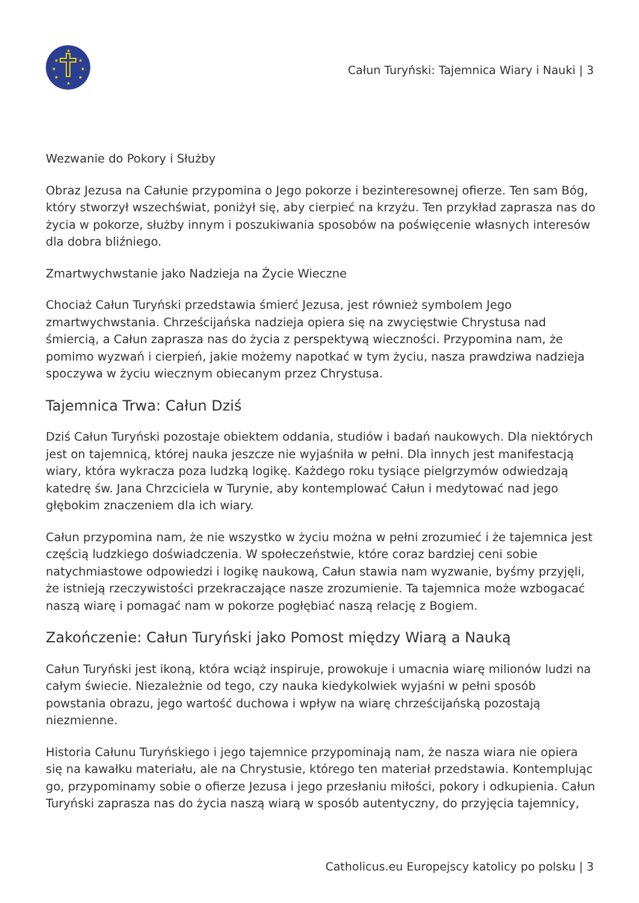★
★
★
★
★
★
★
★
Całun Turyński: Tajemnica Wiary i Nauki | 3
Wezwanie do Pokory i Służby
Obraz Jezusa na Całunie przypomina o Jego pokorze i bezinteresownej ofierze. Ten sam Bóg, który stworzył wszechświat, poniżył się, aby cierpieć na krzyżu. Ten przykład zaprasza nas do życia w pokorze, służby innym i poszukiwania sposobów na poświęcenie własnych interesów dla dobra bliźniego.
Zmartwychwstanie jako Nadzieja na Życie Wieczne
Chociaż Całun Turyński przedstawia śmierć Jezusa, jest również symbolem Jego zmartwychwstania. Chrześcijańska nadzieja opiera się na zwycięstwie Chrystusa nad śmiercią, a Całun zaprasza nas do życia z perspektywą wieczności. Przypomina nam, że pomimo wyzwań i cierpień, jakie możemy napotkać w tym życiu, nasza prawdziwa nadzieja spoczywa w życiu wiecznym obiecanym przez Chrystusa.
Tajemnica Trwa: Całun Dziś
Dziś Całun Turyński pozostaje obiektem oddania, studiów i badań naukowych. Dla niektórych jest on tajemnicą, której nauka jeszcze nie wyjaśniła w pełni. Dla innych jest manifestacją wiary, która wykracza poza ludzką logikę. Każdego roku tysiące pielgrzymów odwiedzają katedrę św. Jana Chrzciciela w Turynie, aby kontemplować Całun i medytować nad jego głębokim znaczeniem dla ich wiary.
Całun przypomina nam, że nie wszystko w życiu można w pełni zrozumieć i że tajemnica jest częścią ludzkiego doświadczenia. W społeczeństwie, które coraz bardziej ceni sobie natychmiastowe odpowiedzi i logikę naukową, Całun stawia nam wyzwanie, byśmy przyjęli, że istnieją rzeczywistości przekraczające nasze zrozumienie. Ta tajemnica może wzbogacać naszą wiarę i pomagać nam w pokorze pogłębiać naszą relację z Bogiem.
Zakończenie: Całun Turyński jako Pomost między Wiarą a Nauką
Całun Turyński jest ikoną, która wciąż inspiruje, prowokuje i umacnia wiarę milionów ludzi na całym świecie. Niezależnie od tego, czy nauka kiedykolwiek wyjaśni w pełni sposób powstania obrazu, jego wartość duchowa i wpływ na wiarę chrześcijańską pozostają niezmienne.
Historia Całunu Turyńskiego i jego tajemnice przypominają nam, że nasza wiara nie opiera się na kawałku materiału, ale na Chrystusie, którego ten materiał przedstawia. Kontemplując go, przypominamy sobie o ofierze Jezusa i jego przesłaniu miłości, pokory i odkupienia. Całun Turyński zaprasza nas do życia naszą wiarą w sposób autentyczny, do przyjęcia tajemnicy,
Catholicus.eu Europejscy katolicy po polsku | 3